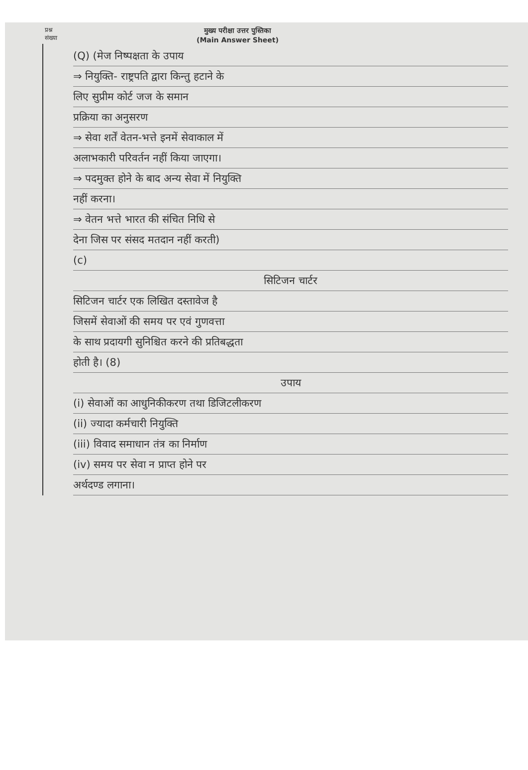प्रश्न
संख्या
मुख्य परीक्षा उत्तर पुस्तिका
(Main Answer Sheet)
(Q) (मेज निष्पक्षता के उपाय
⇒ नियुक्ति- राष्ट्रपति द्वारा किन्तु हटाने के
लिए सुप्रीम कोर्ट जज के समान
प्रक्रिया का अनुसरण
⇒ सेवा शर्तें वेतन-भत्ते इनमें सेवाकाल में
अलाभकारी परिवर्तन नहीं किया जाएगा।
⇒ पदमुक्त होने के बाद अन्य सेवा में नियुक्ति
नहीं करना।
⇒ वेतन भत्ते भारत की संचित निधि से
देना जिस पर संसद मतदान नहीं करती)
(c)
सिटिजन चार्टर
सिटिजन चार्टर एक लिखित दस्तावेज है
जिसमें सेवाओं की समय पर एवं गुणवत्ता
के साथ प्रदायगी सुनिश्चित करने की प्रतिबद्धता
होती है। (8)
उपाय
(i) सेवाओं का आधुनिकीकरण तथा डिजिटलीकरण
(ii) ज्यादा कर्मचारी नियुक्ति
(iii) विवाद समाधान तंत्र का निर्माण
(iv) समय पर सेवा न प्राप्त होने पर
अर्थदण्ड लगाना।